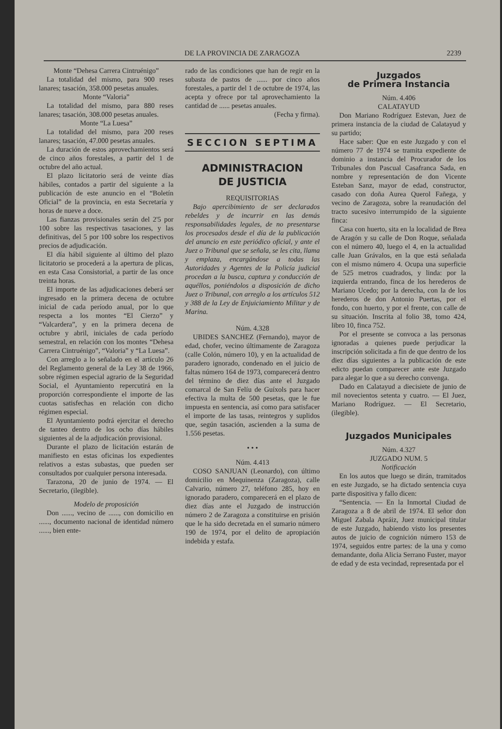DE LA PROVINCIA DE ZARAGOZA 2239
Monte “Dehesa Carrera Cintruénigo”
La totalidad del mismo, para 900 reses lanares; tasación, 358.000 pesetas anuales.
Monte “Valoria”
La totalidad del mismo, para 880 reses lanares; tasación, 308.000 pesetas anuales.
Monte “La Luesa”
La totalidad del mismo, para 200 reses lanares; tasación, 47.000 pesetas anuales.
La duración de estos aprovechamientos será de cinco años forestales, a partir del 1 de octubre del año actual.
El plazo licitatorio será de veinte días hábiles, contados a partir del siguiente a la publicación de este anuncio en el “Boletín Oficial” de la provincia, en esta Secretaría y horas de nueve a doce.
Las fianzas provisionales serán del 2'5 por 100 sobre las respectivas tasaciones, y las definitivas, del 5 por 100 sobre los respectivos precios de adjudicación.
El día hábil siguiente al último del plazo licitatorio se procederá a la apertura de plicas, en esta Casa Consistorial, a partir de las once treinta horas.
El importe de las adjudicaciones deberá ser ingresado en la primera decena de octubre inicial de cada período anual, por lo que respecta a los montes “El Cierzo” y “Valcardera”, y en la primera decena de octubre y abril, iniciales de cada período semestral, en relación con los montes “Dehesa Carrera Cintruénigo”, “Valoria” y “La Luesa”.
Con arreglo a lo señalado en el artículo 26 del Reglamento general de la Ley 38 de 1966, sobre régimen especial agrario de la Seguridad Social, el Ayuntamiento repercutirá en la proporción correspondiente el importe de las cuotas satisfechas en relación con dicho régimen especial.
El Ayuntamiento podrá ejercitar el derecho de tanteo dentro de los ocho días hábiles siguientes al de la adjudicación provisional.
Durante el plazo de licitación estarán de manifiesto en estas oficinas los expedientes relativos a estas subastas, que pueden ser consultados por cualquier persona interesada.
Tarazona, 20 de junio de 1974. — El Secretario, (ilegible).
Modelo de proposición
Don ......, vecino de ......, con domicilio en ......, documento nacional de identidad número ......, bien ente-
rado de las condiciones que han de regir en la subasta de pastos de ...... por cinco años forestales, a partir del 1 de octubre de 1974, las acepta y ofrece por tal aprovechamiento la cantidad de ...... pesetas anuales.
(Fecha y firma).
SECCION SEPTIMA
ADMINISTRACION
DE JUSTICIA
REQUISITORIAS
Bajo apercibimiento de ser declarados rebeldes y de incurrir en las demás responsabilidades legales, de no presentarse los procesados desde el día de la publicación del anuncio en este periódico oficial, y ante el Juez o Tribunal que se señala, se les cita, llama y emplaza, encargándose a todas las Autoridades y Agentes de la Policía judicial procedan a la busca, captura y conducción de aquéllos, poniéndolos a disposición de dicho Juez o Tribunal, con arreglo a los artículos 512 y 388 de la Ley de Enjuiciamiento Militar y de Marina.
Núm. 4.328
UBIDES SANCHEZ (Fernando), mayor de edad, chofer, vecino últimamente de Zaragoza (calle Colón, número 10), y en la actualidad de paradero ignorado, condenado en el juicio de faltas número 164 de 1973, comparecerá dentro del término de diez días ante el Juzgado comarcal de San Felíu de Guíxols para hacer efectiva la multa de 500 pesetas, que le fue impuesta en sentencia, así como para satisfacer el importe de las tasas, reintegros y suplidos que, según tasación, ascienden a la suma de 1.556 pesetas.
• • •
Núm. 4.413
COSO SANJUAN (Leonardo), con último domicilio en Mequinenza (Zaragoza), calle Calvario, número 27, teléfono 285, hoy en ignorado paradero, comparecerá en el plazo de diez días ante el Juzgado de instrucción número 2 de Zaragoza a constituirse en prisión que le ha sido decretada en el sumario número 190 de 1974, por el delito de apropiación indebida y estafa.
Juzgados
de Primera Instancia
Núm. 4.406
CALATAYUD
Don Mariano Rodríguez Estevan, Juez de primera instancia de la ciudad de Calatayud y su partido;
Hace saber: Que en este Juzgado y con el número 77 de 1974 se tramita expediente de dominio a instancia del Procurador de los Tribunales don Pascual Casafranca Sada, en nombre y representación de don Vicente Esteban Sanz, mayor de edad, constructor, casado con doña Aurea Querol Fañega, y vecino de Zaragoza, sobre la reanudación del tracto sucesivo interrumpido de la siguiente finca:
Casa con huerto, sita en la localidad de Brea de Aragón y su calle de Don Roque, señalada con el número 40, luego el 4, en la actualidad calle Juan Grávalos, en la que está señalada con el mismo número 4. Ocupa una superficie de 525 metros cuadrados, y linda: por la izquierda entrando, finca de los herederos de Mariano Ucedo; por la derecha, con la de los herederos de don Antonio Puertas, por el fondo, con huerto, y por el frente, con calle de su situación. Inscrita al folio 38, tomo 424, libro 10, finca 752.
Por el presente se convoca a las personas ignoradas a quienes puede perjudicar la inscripción solicitada a fin de que dentro de los diez días siguientes a la publicación de este edicto puedan comparecer ante este Juzgado para alegar lo que a su derecho convenga.
Dado en Calatayud a diecisiete de junio de mil novecientos setenta y cuatro. — El Juez, Mariano Rodríguez. — El Secretario, (ilegible).
Juzgados Municipales
Núm. 4.327
JUZGADO NUM. 5
Notificación
En los autos que luego se dirán, tramitados en este Juzgado, se ha dictado sentencia cuya parte dispositiva y fallo dicen:
“Sentencia. — En la Inmortal Ciudad de Zaragoza a 8 de abril de 1974. El señor don Miguel Zabala Apráiz, Juez municipal titular de este Juzgado, habiendo visto los presentes autos de juicio de cognición número 153 de 1974, seguidos entre partes: de la una y como demandante, doña Alicia Serrano Fuster, mayor de edad y de esta vecindad, representada por el